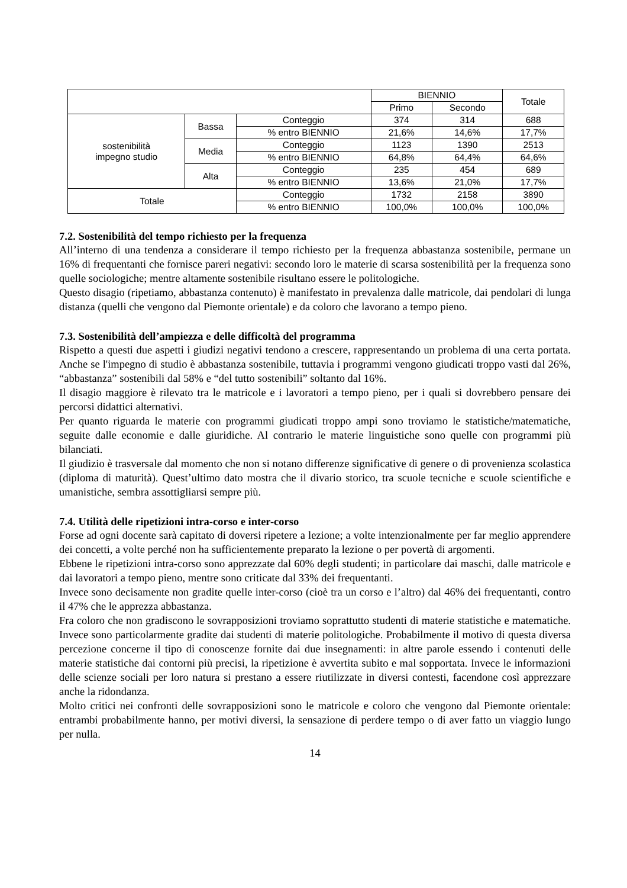| | | | BIENNIO | | Totale |
| --- | --- | --- | --- | --- | --- |
| | | | Primo | Secondo | |
| sostenibilità impegno studio | Bassa | Conteggio | 374 | 314 | 688 |
| | | % entro BIENNIO | 21,6% | 14,6% | 17,7% |
| | Media | Conteggio | 1123 | 1390 | 2513 |
| | | % entro BIENNIO | 64,8% | 64,4% | 64,6% |
| | Alta | Conteggio | 235 | 454 | 689 |
| | | % entro BIENNIO | 13,6% | 21,0% | 17,7% |
| Totale | | Conteggio | 1732 | 2158 | 3890 |
| | | % entro BIENNIO | 100,0% | 100,0% | 100,0% |
7.2. Sostenibilità del tempo richiesto per la frequenza
All’interno di una tendenza a considerare il tempo richiesto per la frequenza abbastanza sostenibile, permane un 16% di frequentanti che fornisce pareri negativi: secondo loro le materie di scarsa sostenibilità per la frequenza sono quelle sociologiche; mentre altamente sostenibile risultano essere le politologiche.
Questo disagio (ripetiamo, abbastanza contenuto) è manifestato in prevalenza dalle matricole, dai pendolari di lunga distanza (quelli che vengono dal Piemonte orientale) e da coloro che lavorano a tempo pieno.
7.3. Sostenibilità dell’ampiezza e delle difficoltà del programma
Rispetto a questi due aspetti i giudizi negativi tendono a crescere, rappresentando un problema di una certa portata. Anche se l'impegno di studio è abbastanza sostenibile, tuttavia i programmi vengono giudicati troppo vasti dal 26%, “abbastanza” sostenibili dal 58% e “del tutto sostenibili” soltanto dal 16%.
Il disagio maggiore è rilevato tra le matricole e i lavoratori a tempo pieno, per i quali si dovrebbero pensare dei percorsi didattici alternativi.
Per quanto riguarda le materie con programmi giudicati troppo ampi sono troviamo le statistiche/matematiche, seguite dalle economie e dalle giuridiche. Al contrario le materie linguistiche sono quelle con programmi più bilanciati.
Il giudizio è trasversale dal momento che non si notano differenze significative di genere o di provenienza scolastica (diploma di maturità). Quest’ultimo dato mostra che il divario storico, tra scuole tecniche e scuole scientifiche e umanistiche, sembra assottigliarsi sempre più.
7.4. Utilità delle ripetizioni intra-corso e inter-corso
Forse ad ogni docente sarà capitato di doversi ripetere a lezione; a volte intenzionalmente per far meglio apprendere dei concetti, a volte perché non ha sufficientemente preparato la lezione o per povertà di argomenti.
Ebbene le ripetizioni intra-corso sono apprezzate dal 60% degli studenti; in particolare dai maschi, dalle matricole e dai lavoratori a tempo pieno, mentre sono criticate dal 33% dei frequentanti.
Invece sono decisamente non gradite quelle inter-corso (cioè tra un corso e l’altro) dal 46% dei frequentanti, contro il 47% che le apprezza abbastanza.
Fra coloro che non gradiscono le sovrapposizioni troviamo soprattutto studenti di materie statistiche e matematiche. Invece sono particolarmente gradite dai studenti di materie politologiche. Probabilmente il motivo di questa diversa percezione concerne il tipo di conoscenze fornite dai due insegnamenti: in altre parole essendo i contenuti delle materie statistiche dai contorni più precisi, la ripetizione è avvertita subito e mal sopportata. Invece le informazioni delle scienze sociali per loro natura si prestano a essere riutilizzate in diversi contesti, facendone così apprezzare anche la ridondanza.
Molto critici nei confronti delle sovrapposizioni sono le matricole e coloro che vengono dal Piemonte orientale: entrambi probabilmente hanno, per motivi diversi, la sensazione di perdere tempo o di aver fatto un viaggio lungo per nulla.
14